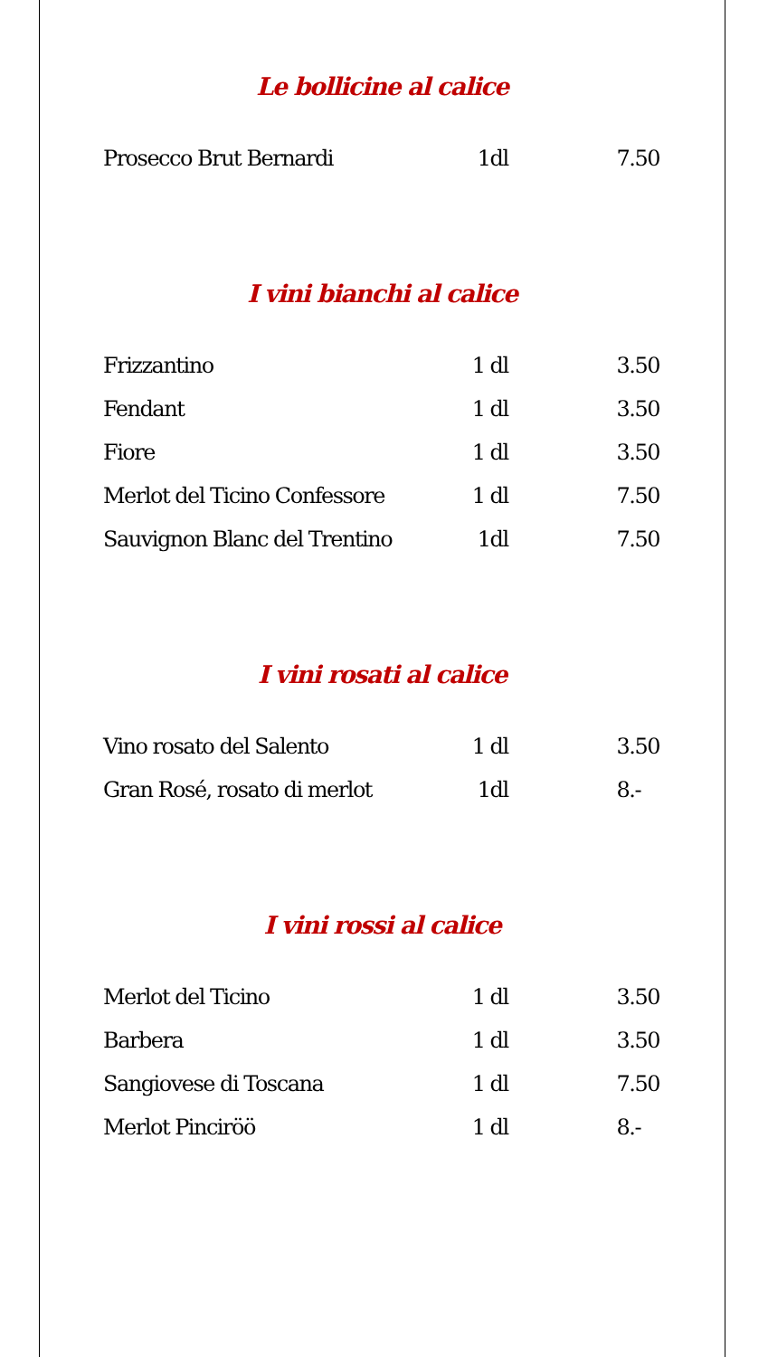Le bollicine al calice
| Prosecco Brut Bernardi | 1dl | 7.50 |
I vini bianchi al calice
| Frizzantino | 1 dl | 3.50 |
| Fendant | 1 dl | 3.50 |
| Fiore | 1 dl | 3.50 |
| Merlot del Ticino Confessore | 1 dl | 7.50 |
| Sauvignon Blanc del Trentino | 1dl | 7.50 |
I vini rosati al calice
| Vino rosato del Salento | 1 dl | 3.50 |
| Gran Rosé, rosato di merlot | 1dl | 8.- |
I vini rossi al calice
| Merlot del Ticino | 1 dl | 3.50 |
| Barbera | 1 dl | 3.50 |
| Sangiovese di Toscana | 1 dl | 7.50 |
| Merlot Pinciröö | 1 dl | 8.- |